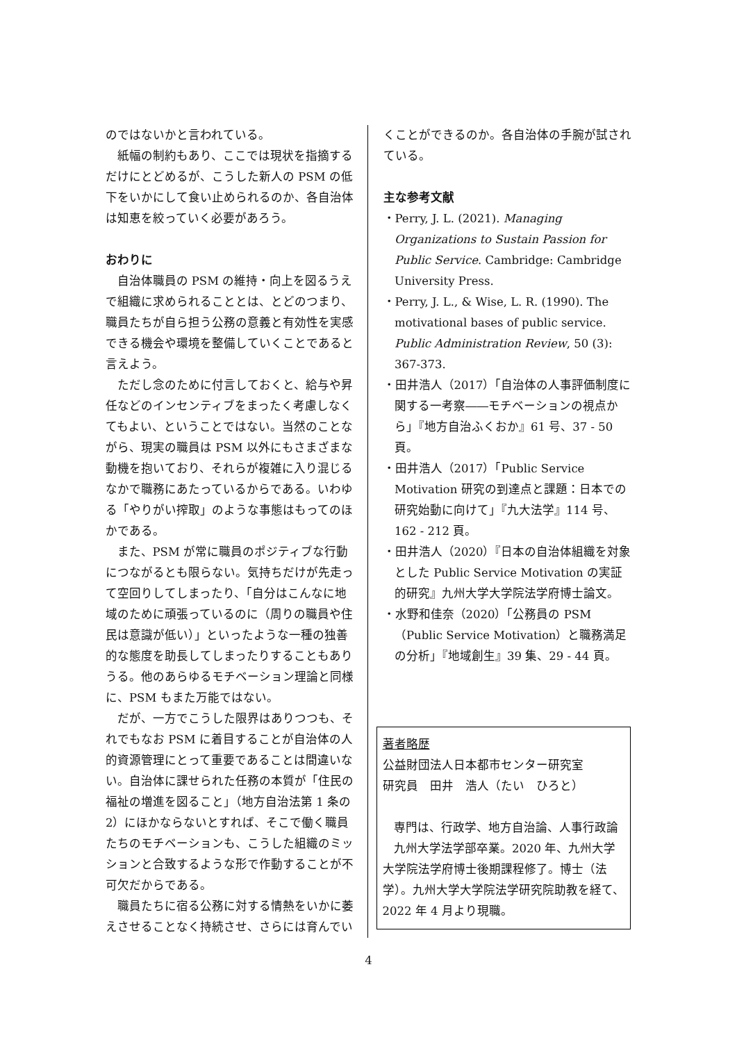のではないかと言われている。
紙幅の制約もあり、ここでは現状を指摘するだけにとどめるが、こうした新人の PSM の低下をいかにして食い止められるのか、各自治体は知恵を絞っていく必要があろう。
おわりに
自治体職員の PSM の維持・向上を図るうえで組織に求められることとは、とどのつまり、職員たちが自ら担う公務の意義と有効性を実感できる機会や環境を整備していくことであると言えよう。
ただし念のために付言しておくと、給与や昇任などのインセンティブをまったく考慮しなくてもよい、ということではない。当然のことながら、現実の職員は PSM 以外にもさまざまな動機を抱いており、それらが複雑に入り混じるなかで職務にあたっているからである。いわゆる「やりがい搾取」のような事態はもってのほかである。
また、PSM が常に職員のポジティブな行動につながるとも限らない。気持ちだけが先走って空回りしてしまったり、「自分はこんなに地域のために頑張っているのに（周りの職員や住民は意識が低い）」といったような一種の独善的な態度を助長してしまったりすることもありうる。他のあらゆるモチベーション理論と同様に、PSM もまた万能ではない。
だが、一方でこうした限界はありつつも、それでもなお PSM に着目することが自治体の人的資源管理にとって重要であることは間違いない。自治体に課せられた任務の本質が「住民の福祉の増進を図ること」（地方自治法第 1 条の 2）にほかならないとすれば、そこで働く職員たちのモチベーションも、こうした組織のミッションと合致するような形で作動することが不可欠だからである。
職員たちに宿る公務に対する情熱をいかに萎えさせることなく持続させ、さらには育んでい
くことができるのか。各自治体の手腕が試されている。
主な参考文献
・Perry, J. L. (2021). Managing Organizations to Sustain Passion for Public Service. Cambridge: Cambridge University Press.
・Perry, J. L., & Wise, L. R. (1990). The motivational bases of public service. Public Administration Review, 50 (3): 367-373.
・田井浩人（2017）「自治体の人事評価制度に関する一考察――モチベーションの視点から」『地方自治ふくおか』61 号、37 - 50 頁。
・田井浩人（2017）「Public Service Motivation 研究の到達点と課題：日本での研究始動に向けて」『九大法学』114 号、162 - 212 頁。
・田井浩人（2020）『日本の自治体組織を対象とした Public Service Motivation の実証的研究』九州大学大学院法学府博士論文。
・水野和佳奈（2020）「公務員の PSM（Public Service Motivation）と職務満足の分析」『地域創生』39 集、29 - 44 頁。
著者略歴
公益財団法人日本都市センター研究室
研究員　田井　浩人（たい　ひろと）
専門は、行政学、地方自治論、人事行政論
九州大学法学部卒業。2020 年、九州大学大学院法学府博士後期課程修了。博士（法学）。九州大学大学院法学研究院助教を経て、2022 年 4 月より現職。
4